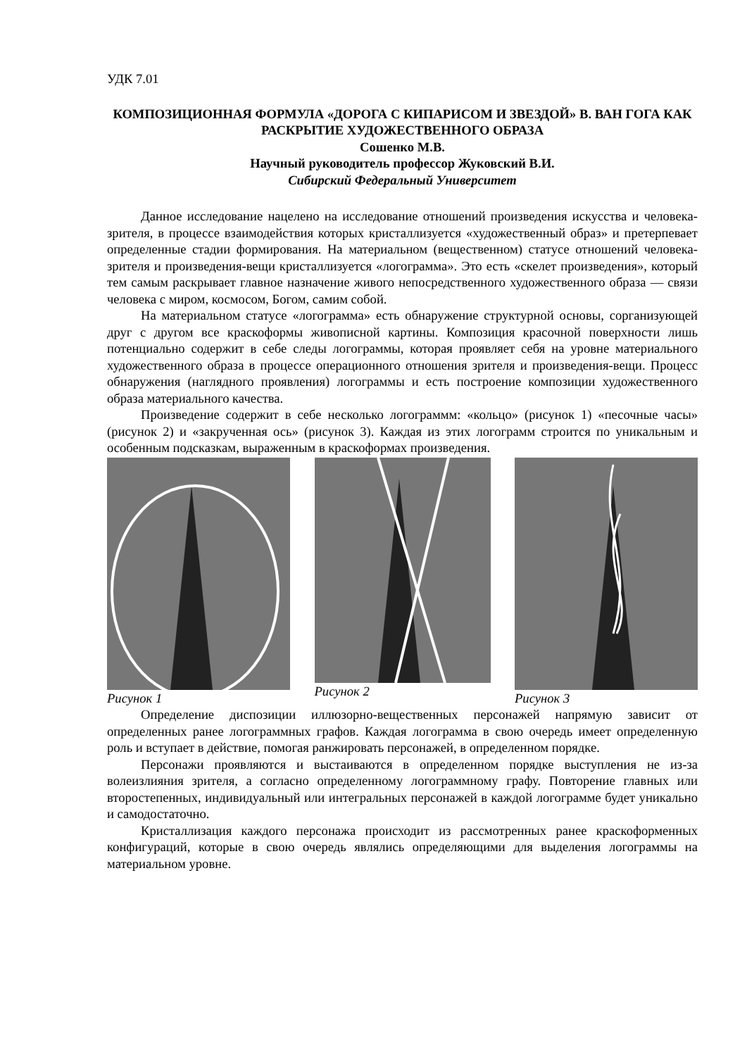УДК 7.01
КОМПОЗИЦИОННАЯ ФОРМУЛА «ДОРОГА С КИПАРИСОМ И ЗВЕЗДОЙ» В. ВАН ГОГА КАК РАСКРЫТИЕ ХУДОЖЕСТВЕННОГО ОБРАЗА
Сошенко М.В.
Научный руководитель профессор Жуковский В.И.
Сибирский Федеральный Университет
Данное исследование нацелено на исследование отношений произведения искусства и человека-зрителя, в процессе взаимодействия которых кристаллизуется «художественный образ» и претерпевает определенные стадии формирования. На материальном (вещественном) статусе отношений человека-зрителя и произведения-вещи кристаллизуется «логограмма». Это есть «скелет произведения», который тем самым раскрывает главное назначение живого непосредственного художественного образа — связи человека с миром, космосом, Богом, самим собой.
На материальном статусе «логограмма» есть обнаружение структурной основы, сорганизующей друг с другом все краскоформы живописной картины. Композиция красочной поверхности лишь потенциально содержит в себе следы логограммы, которая проявляет себя на уровне материального художественного образа в процессе операционного отношения зрителя и произведения-вещи. Процесс обнаружения (наглядного проявления) логограммы и есть построение композиции художественного образа материального качества.
Произведение содержит в себе несколько логограммм: «кольцо» (рисунок 1) «песочные часы» (рисунок 2) и «закрученная ось» (рисунок 3). Каждая из этих логограмм строится по уникальным и особенным подсказкам, выраженным в краскоформах произведения.
Рисунок 1 Рисунок 2 Рисунок 3
Определение диспозиции иллюзорно-вещественных персонажей напрямую зависит от определенных ранее логограммных графов. Каждая логограмма в свою очередь имеет определенную роль и вступает в действие, помогая ранжировать персонажей, в определенном порядке.
Персонажи проявляются и выстаиваются в определенном порядке выступления не из-за волеизлияния зрителя, а согласно определенному логограммному графу. Повторение главных или второстепенных, индивидуальный или интегральных персонажей в каждой логограмме будет уникально и самодостаточно.
Кристаллизация каждого персонажа происходит из рассмотренных ранее краскоформенных конфигураций, которые в свою очередь являлись определяющими для выделения логограммы на материальном уровне.